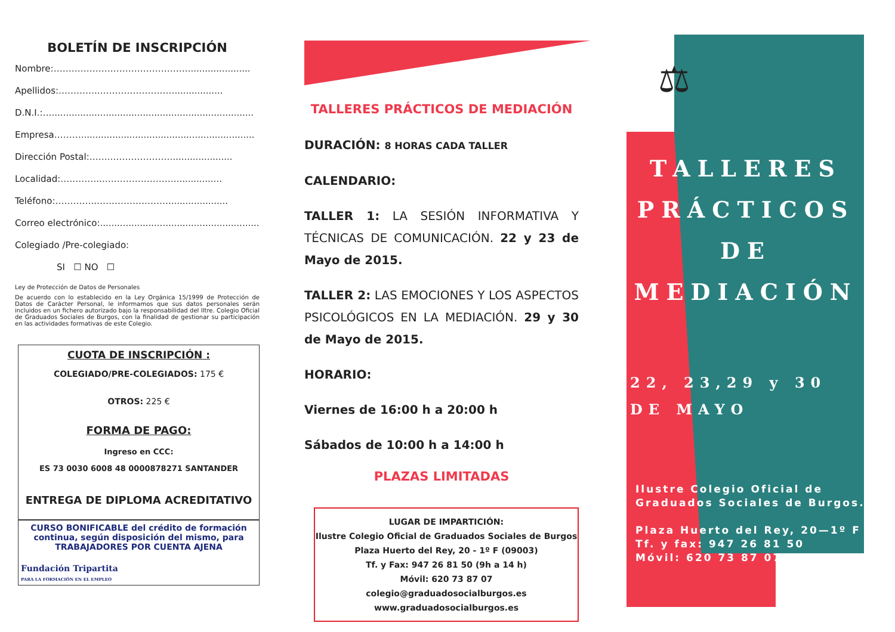BOLETÍN DE INSCRIPCIÓN
Nombre:………………………………………......................
Apellidos:…………..……………………..................
D.N.I.:….......................................................................
Empresa……….............................................................
Dirección Postal:…….………………….....................
Localidad:…………..…………………….................
Teléfono:…………..…………………….....................
Correo electrónico:.........................................................
Colegiado /Pre-colegiado:
SI ☐ NO ☐
Ley de Protección de Datos de Personales
De acuerdo con lo establecido en la Ley Orgánica 15/1999 de Protección de Datos de Carácter Personal, le informamos que sus datos personales serán incluidos en un fichero autorizado bajo la responsabilidad del Iltre. Colegio Oficial de Graduados Sociales de Burgos, con la finalidad de gestionar su participación en las actividades formativas de este Colegio.
CUOTA DE INSCRIPCIÓN :
COLEGIADO/PRE-COLEGIADOS: 175 €
OTROS: 225 €
FORMA DE PAGO:
Ingreso en CCC:
ES 73 0030 6008 48 0000878271 SANTANDER
ENTREGA DE DIPLOMA ACREDITATIVO
CURSO BONIFICABLE del crédito de formación continua, según disposición del mismo, para TRABAJADORES POR CUENTA AJENA
Fundación Tripartita
PARA LA FORMACIÓN EN EL EMPLEO
TALLERES PRÁCTICOS DE MEDIACIÓN
DURACIÓN: 8 HORAS CADA TALLER
CALENDARIO:
TALLER 1: LA SESIÓN INFORMATIVA Y TÉCNICAS DE COMUNICACIÓN. 22 y 23 de Mayo de 2015.
TALLER 2: LAS EMOCIONES Y LOS ASPECTOS PSICOLÓGICOS EN LA MEDIACIÓN. 29 y 30 de Mayo de 2015.
HORARIO:
Viernes de 16:00 h a 20:00 h
Sábados de 10:00 h a 14:00 h
PLAZAS LIMITADAS
LUGAR DE IMPARTICIÓN:
Ilustre Colegio Oficial de Graduados Sociales de Burgos
Plaza Huerto del Rey, 20 - 1º F (09003)
Tf. y Fax: 947 26 81 50 (9h a 14 h)
Móvil: 620 73 87 07
colegio@graduadosocialburgos.es
www.graduadosocialburgos.es
⚖
TALLERES
PRÁCTICOS
DE
MEDIACIÓN
22, 23,29 y 30
DE MAYO
Ilustre Colegio Oficial de
Graduados Sociales de Burgos.
Plaza Huerto del Rey, 20—1º F
Tf. y fax: 947 26 81 50
Móvil: 620 73 87 07